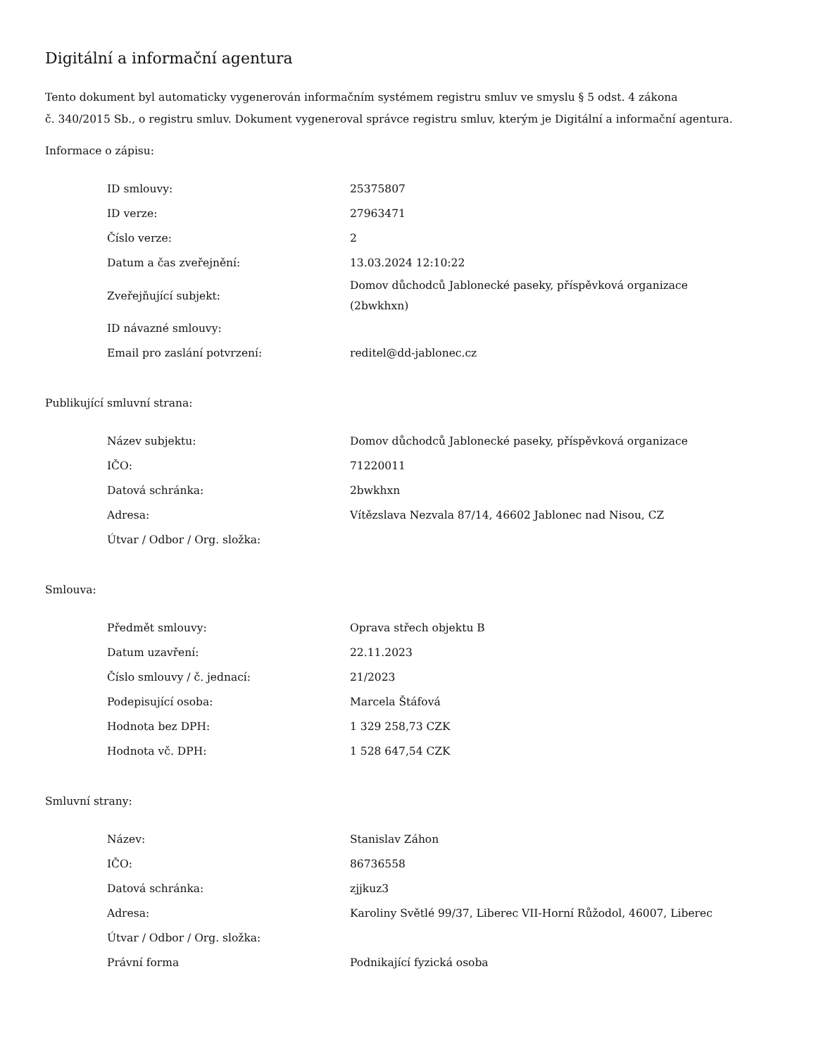Digitální a informační agentura
Tento dokument byl automaticky vygenerován informačním systémem registru smluv ve smyslu § 5 odst. 4 zákona
č. 340/2015 Sb., o registru smluv. Dokument vygeneroval správce registru smluv, kterým je Digitální a informační agentura.
Informace o zápisu:
| ID smlouvy: | 25375807 |
| ID verze: | 27963471 |
| Číslo verze: | 2 |
| Datum a čas zveřejnění: | 13.03.2024 12:10:22 |
| Zveřejňující subjekt: | Domov důchodců Jablonecké paseky, příspěvková organizace (2bwkhxn) |
| ID návazné smlouvy: | |
| Email pro zaslání potvrzení: | reditel@dd-jablonec.cz |
Publikující smluvní strana:
| Název subjektu: | Domov důchodců Jablonecké paseky, příspěvková organizace |
| IČO: | 71220011 |
| Datová schránka: | 2bwkhxn |
| Adresa: | Vítězslava Nezvala 87/14, 46602 Jablonec nad Nisou, CZ |
| Útvar / Odbor / Org. složka: | |
Smlouva:
| Předmět smlouvy: | Oprava střech objektu B |
| Datum uzavření: | 22.11.2023 |
| Číslo smlouvy / č. jednací: | 21/2023 |
| Podepisující osoba: | Marcela Štáfová |
| Hodnota bez DPH: | 1 329 258,73 CZK |
| Hodnota vč. DPH: | 1 528 647,54 CZK |
Smluvní strany:
| Název: | Stanislav Záhon |
| IČO: | 86736558 |
| Datová schránka: | zjjkuz3 |
| Adresa: | Karoliny Světlé 99/37, Liberec VII-Horní Růžodol, 46007, Liberec |
| Útvar / Odbor / Org. složka: | |
| Právní forma | Podnikající fyzická osoba |